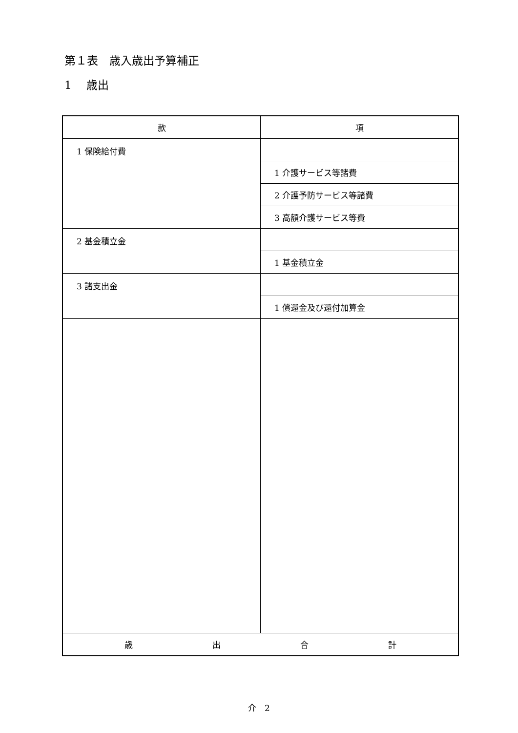第１表　歳入歳出予算補正
1　 歳出
| 款 | 項 |
| --- | --- |
| 1 保険給付費 | |
| | 1 介護サービス等諸費 |
| | 2 介護予防サービス等諸費 |
| | 3 高額介護サービス等費 |
| 2 基金積立金 | |
| | 1 基金積立金 |
| 3 諸支出金 | |
| | 1 償還金及び還付加算金 |
| 歳 出 合 計 | |
介　2